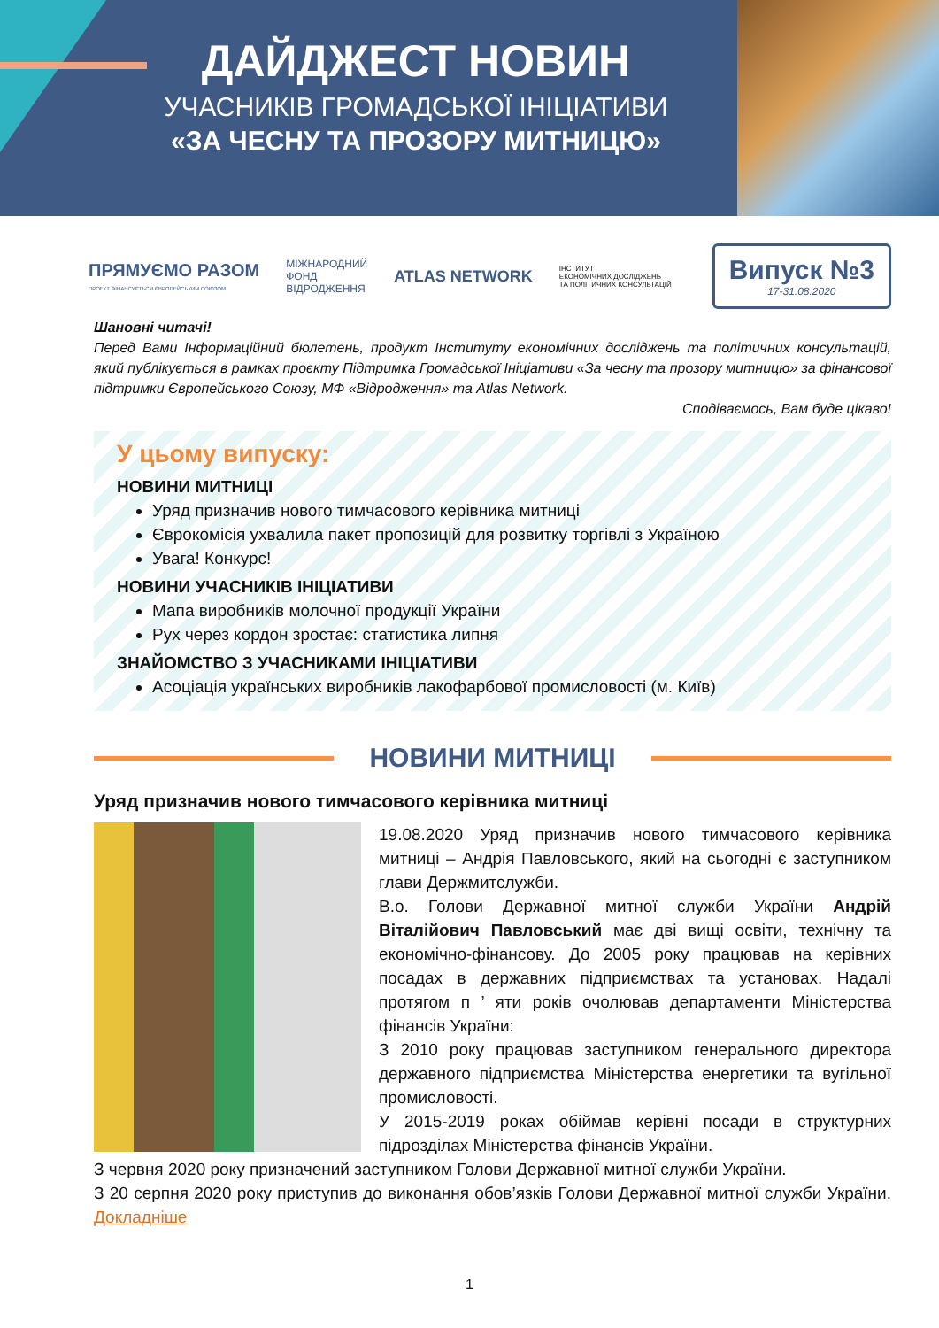ДАЙДЖЕСТ НОВИН
УЧАСНИКІВ ГРОМАДСЬКОЇ ІНІЦІАТИВИ
«ЗА ЧЕСНУ ТА ПРОЗОРУ МИТНИЦЮ»
ПРЯМУЄМО РАЗОМ
ПРОЕКТ ФІНАНСУЄТЬСЯ ЄВРОПЕЙСЬКИМ СОЮЗОМ
МІЖНАРОДНИЙ
ФОНД
ВІДРОДЖЕННЯ
ATLAS NETWORK
ІНСТИТУТ
ЕКОНОМІЧНИХ ДОСЛІДЖЕНЬ
ТА ПОЛІТИЧНИХ КОНСУЛЬТАЦІЙ
Випуск №3
17-31.08.2020
Шановні читачі!
Перед Вами Інформаційний бюлетень, продукт Інституту економічних досліджень та політичних консультацій, який публікується в рамках проєкту Підтримка Громадської Ініціативи «За чесну та прозору митницю» за фінансової підтримки Європейського Союзу, МФ «Відродження» та Atlas Network.
Сподіваємось, Вам буде цікаво!
У цьому випуску:
НОВИНИ МИТНИЦІ
Уряд призначив нового тимчасового керівника митниці
Єврокомісія ухвалила пакет пропозицій для розвитку торгівлі з Україною
Увага! Конкурс!
НОВИНИ УЧАСНИКІВ ІНІЦІАТИВИ
Мапа виробників молочної продукції України
Рух через кордон зростає: статистика липня
ЗНАЙОМСТВО З УЧАСНИКАМИ ІНІЦІАТИВИ
Асоціація українських виробників лакофарбової промисловості (м. Київ)
НОВИНИ МИТНИЦІ
Уряд призначив нового тимчасового керівника митниці
19.08.2020 Уряд призначив нового тимчасового керівника митниці – Андрія Павловського, який на сьогодні є заступником глави Держмитслужби.
В.о. Голови Державної митної служби України Андрій Віталійович Павловський має дві вищі освіти, технічну та економічно-фінансову. До 2005 року працював на керівних посадах в державних підприємствах та установах. Надалі протягом п ’ яти років очолював департаменти Міністерства фінансів України:
З 2010 року працював заступником генерального директора державного підприємства Міністерства енергетики та вугільної промисловості.
У 2015-2019 роках обіймав керівні посади в структурних підрозділах Міністерства фінансів України.
З червня 2020 року призначений заступником Голови Державної митної служби України.
З 20 серпня 2020 року приступив до виконання обов’язків Голови Державної митної служби України. Докладніше
1